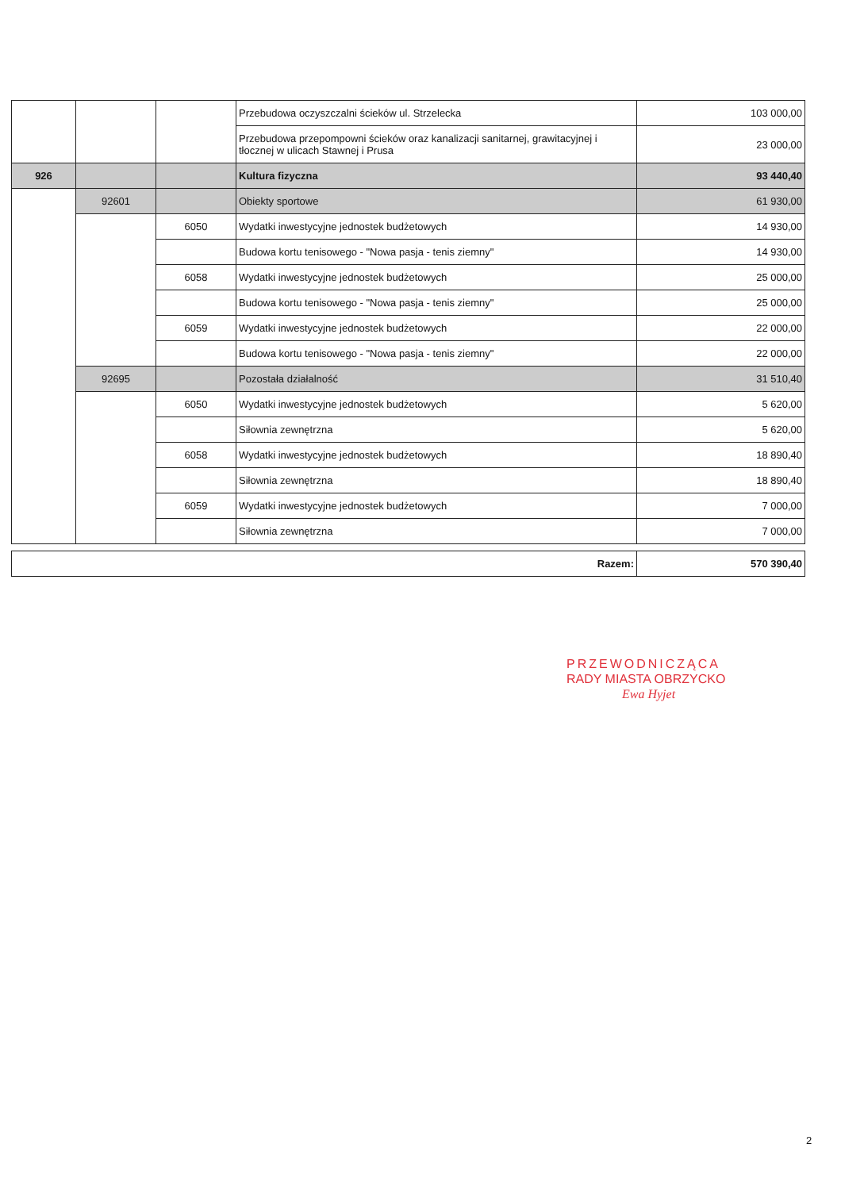| | | | Przebudowa oczyszczalni ścieków ul. Strzelecka | 103 000,00 |
| | | | Przebudowa przepompowni ścieków oraz kanalizacji sanitarnej, grawitacyjnej i tłocznej w ulicach Stawnej i Prusa | 23 000,00 |
| 926 | | | Kultura fizyczna | 93 440,40 |
| | 92601 | | Obiekty sportowe | 61 930,00 |
| | | 6050 | Wydatki inwestycyjne jednostek budżetowych | 14 930,00 |
| | | | Budowa kortu tenisowego - "Nowa pasja - tenis ziemny" | 14 930,00 |
| | | 6058 | Wydatki inwestycyjne jednostek budżetowych | 25 000,00 |
| | | | Budowa kortu tenisowego - "Nowa pasja - tenis ziemny" | 25 000,00 |
| | | 6059 | Wydatki inwestycyjne jednostek budżetowych | 22 000,00 |
| | | | Budowa kortu tenisowego - "Nowa pasja - tenis ziemny" | 22 000,00 |
| | 92695 | | Pozostała działalność | 31 510,40 |
| | | 6050 | Wydatki inwestycyjne jednostek budżetowych | 5 620,00 |
| | | | Siłownia zewnętrzna | 5 620,00 |
| | | 6058 | Wydatki inwestycyjne jednostek budżetowych | 18 890,40 |
| | | | Siłownia zewnętrzna | 18 890,40 |
| | | 6059 | Wydatki inwestycyjne jednostek budżetowych | 7 000,00 |
| | | | Siłownia zewnętrzna | 7 000,00 |
| Razem: | 570 390,40 |
PRZEWODNICZĄCA
RADY MIASTA OBRZYCKO
Ewa Hyjet
2